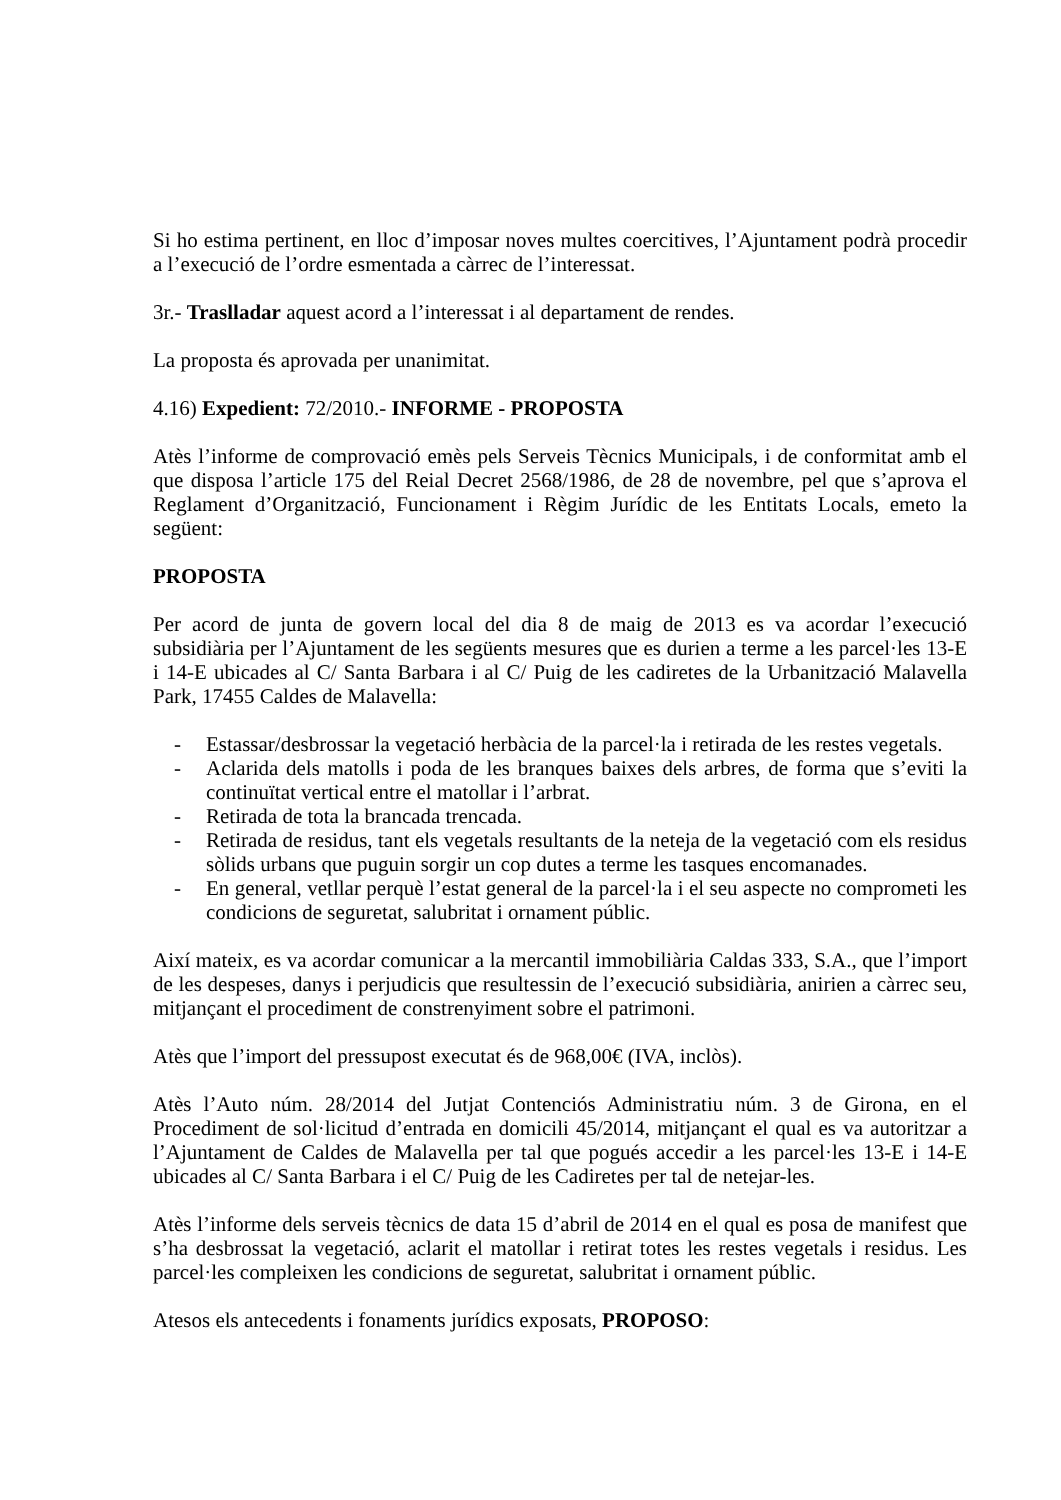Si ho estima pertinent, en lloc d’imposar noves multes coercitives, l’Ajuntament podrà procedir a l’execució de l’ordre esmentada a càrrec de l’interessat.
3r.- Traslladar aquest acord a l’interessat i al departament de rendes.
La proposta és aprovada per unanimitat.
4.16) Expedient: 72/2010.- INFORME - PROPOSTA
Atès l’informe de comprovació emès pels Serveis Tècnics Municipals, i de conformitat amb el que disposa l’article 175 del Reial Decret 2568/1986, de 28 de novembre, pel que s’aprova el Reglament d’Organització, Funcionament i Règim Jurídic de les Entitats Locals, emeto la següent:
PROPOSTA
Per acord de junta de govern local del dia 8 de maig de 2013 es va acordar l’execució subsidiària per l’Ajuntament de les següents mesures que es durien a terme a les parcel·les 13-E i 14-E ubicades al C/ Santa Barbara i al C/ Puig de les cadiretes de la Urbanització Malavella Park, 17455 Caldes de Malavella:
- Estassar/desbrossar la vegetació herbàcia de la parcel·la i retirada de les restes vegetals.
- Aclarida dels matolls i poda de les branques baixes dels arbres, de forma que s’eviti la continuïtat vertical entre el matollar i l’arbrat.
- Retirada de tota la brancada trencada.
- Retirada de residus, tant els vegetals resultants de la neteja de la vegetació com els residus sòlids urbans que puguin sorgir un cop dutes a terme les tasques encomanades.
- En general, vetllar perquè l’estat general de la parcel·la i el seu aspecte no comprometi les condicions de seguretat, salubritat i ornament públic.
Així mateix, es va acordar comunicar a la mercantil immobiliària Caldas 333, S.A., que l’import de les despeses, danys i perjudicis que resultessin de l’execució subsidiària, anirien a càrrec seu, mitjançant el procediment de constrenyiment sobre el patrimoni.
Atès que l’import del pressupost executat és de 968,00€ (IVA, inclòs).
Atès l’Auto núm. 28/2014 del Jutjat Contenciós Administratiu núm. 3 de Girona, en el Procediment de sol·licitud d’entrada en domicili 45/2014, mitjançant el qual es va autoritzar a l’Ajuntament de Caldes de Malavella per tal que pogués accedir a les parcel·les 13-E i 14-E ubicades al C/ Santa Barbara i el C/ Puig de les Cadiretes per tal de netejar-les.
Atès l’informe dels serveis tècnics de data 15 d’abril de 2014 en el qual es posa de manifest que s’ha desbrossat la vegetació, aclarit el matollar i retirat totes les restes vegetals i residus. Les parcel·les compleixen les condicions de seguretat, salubritat i ornament públic.
Atesos els antecedents i fonaments jurídics exposats, PROPOSO: